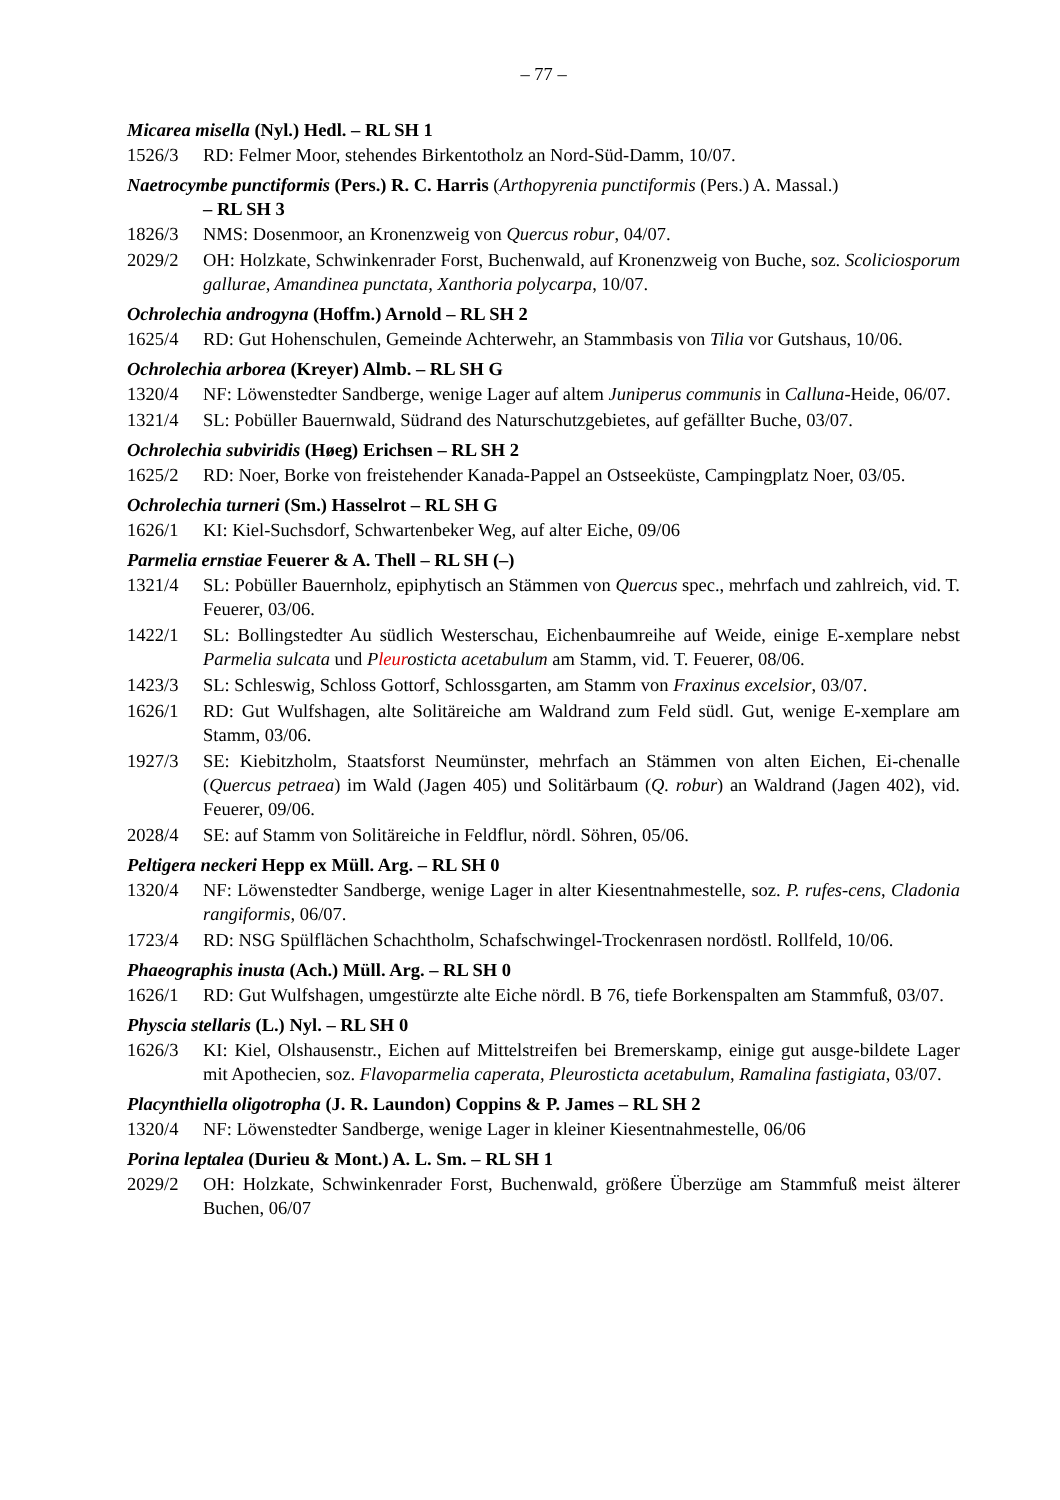– 77 –
Micarea misella (Nyl.) Hedl. – RL SH 1
1526/3 RD: Felmer Moor, stehendes Birkentotholz an Nord-Süd-Damm, 10/07.
Naetrocymbe punctiformis (Pers.) R. C. Harris (Arthopyrenia punctiformis (Pers.) A. Massal.)
– RL SH 3
1826/3 NMS: Dosenmoor, an Kronenzweig von Quercus robur, 04/07.
2029/2 OH: Holzkate, Schwinkenrader Forst, Buchenwald, auf Kronenzweig von Buche, soz. Scoliciosporum gallurae, Amandinea punctata, Xanthoria polycarpa, 10/07.
Ochrolechia androgyna (Hoffm.) Arnold – RL SH 2
1625/4 RD: Gut Hohenschulen, Gemeinde Achterwehr, an Stammbasis von Tilia vor Gutshaus, 10/06.
Ochrolechia arborea (Kreyer) Almb. – RL SH G
1320/4 NF: Löwenstedter Sandberge, wenige Lager auf altem Juniperus communis in Calluna-Heide, 06/07.
1321/4 SL: Pobüller Bauernwald, Südrand des Naturschutzgebietes, auf gefällter Buche, 03/07.
Ochrolechia subviridis (Høeg) Erichsen – RL SH 2
1625/2 RD: Noer, Borke von freistehender Kanada-Pappel an Ostseeküste, Campingplatz Noer, 03/05.
Ochrolechia turneri (Sm.) Hasselrot – RL SH G
1626/1 KI: Kiel-Suchsdorf, Schwartenbeker Weg, auf alter Eiche, 09/06
Parmelia ernstiae Feuerer & A. Thell – RL SH (–)
1321/4 SL: Pobüller Bauernholz, epiphytisch an Stämmen von Quercus spec., mehrfach und zahlreich, vid. T. Feuerer, 03/06.
1422/1 SL: Bollingstedter Au südlich Westerschau, Eichenbaumreihe auf Weide, einige E-xemplare nebst Parmelia sulcata und Pleurosticta acetabulum am Stamm, vid. T. Feuerer, 08/06.
1423/3 SL: Schleswig, Schloss Gottorf, Schlossgarten, am Stamm von Fraxinus excelsior, 03/07.
1626/1 RD: Gut Wulfshagen, alte Solitäreiche am Waldrand zum Feld südl. Gut, wenige E-xemplare am Stamm, 03/06.
1927/3 SE: Kiebitzholm, Staatsforst Neumünster, mehrfach an Stämmen von alten Eichen, Ei-chenalle (Quercus petraea) im Wald (Jagen 405) und Solitärbaum (Q. robur) an Waldrand (Jagen 402), vid. Feuerer, 09/06.
2028/4 SE: auf Stamm von Solitäreiche in Feldflur, nördl. Söhren, 05/06.
Peltigera neckeri Hepp ex Müll. Arg. – RL SH 0
1320/4 NF: Löwenstedter Sandberge, wenige Lager in alter Kiesentnahmestelle, soz. P. rufes-cens, Cladonia rangiformis, 06/07.
1723/4 RD: NSG Spülflächen Schachtholm, Schafschwingel-Trockenrasen nordöstl. Rollfeld, 10/06.
Phaeographis inusta (Ach.) Müll. Arg. – RL SH 0
1626/1 RD: Gut Wulfshagen, umgestürzte alte Eiche nördl. B 76, tiefe Borkenspalten am Stammfuß, 03/07.
Physcia stellaris (L.) Nyl. – RL SH 0
1626/3 KI: Kiel, Olshausenstr., Eichen auf Mittelstreifen bei Bremerskamp, einige gut ausge-bildete Lager mit Apothecien, soz. Flavoparmelia caperata, Pleurosticta acetabulum, Ramalina fastigiata, 03/07.
Placynthiella oligotropha (J. R. Laundon) Coppins & P. James – RL SH 2
1320/4 NF: Löwenstedter Sandberge, wenige Lager in kleiner Kiesentnahmestelle, 06/06
Porina leptalea (Durieu & Mont.) A. L. Sm. – RL SH 1
2029/2 OH: Holzkate, Schwinkenrader Forst, Buchenwald, größere Überzüge am Stammfuß meist älterer Buchen, 06/07